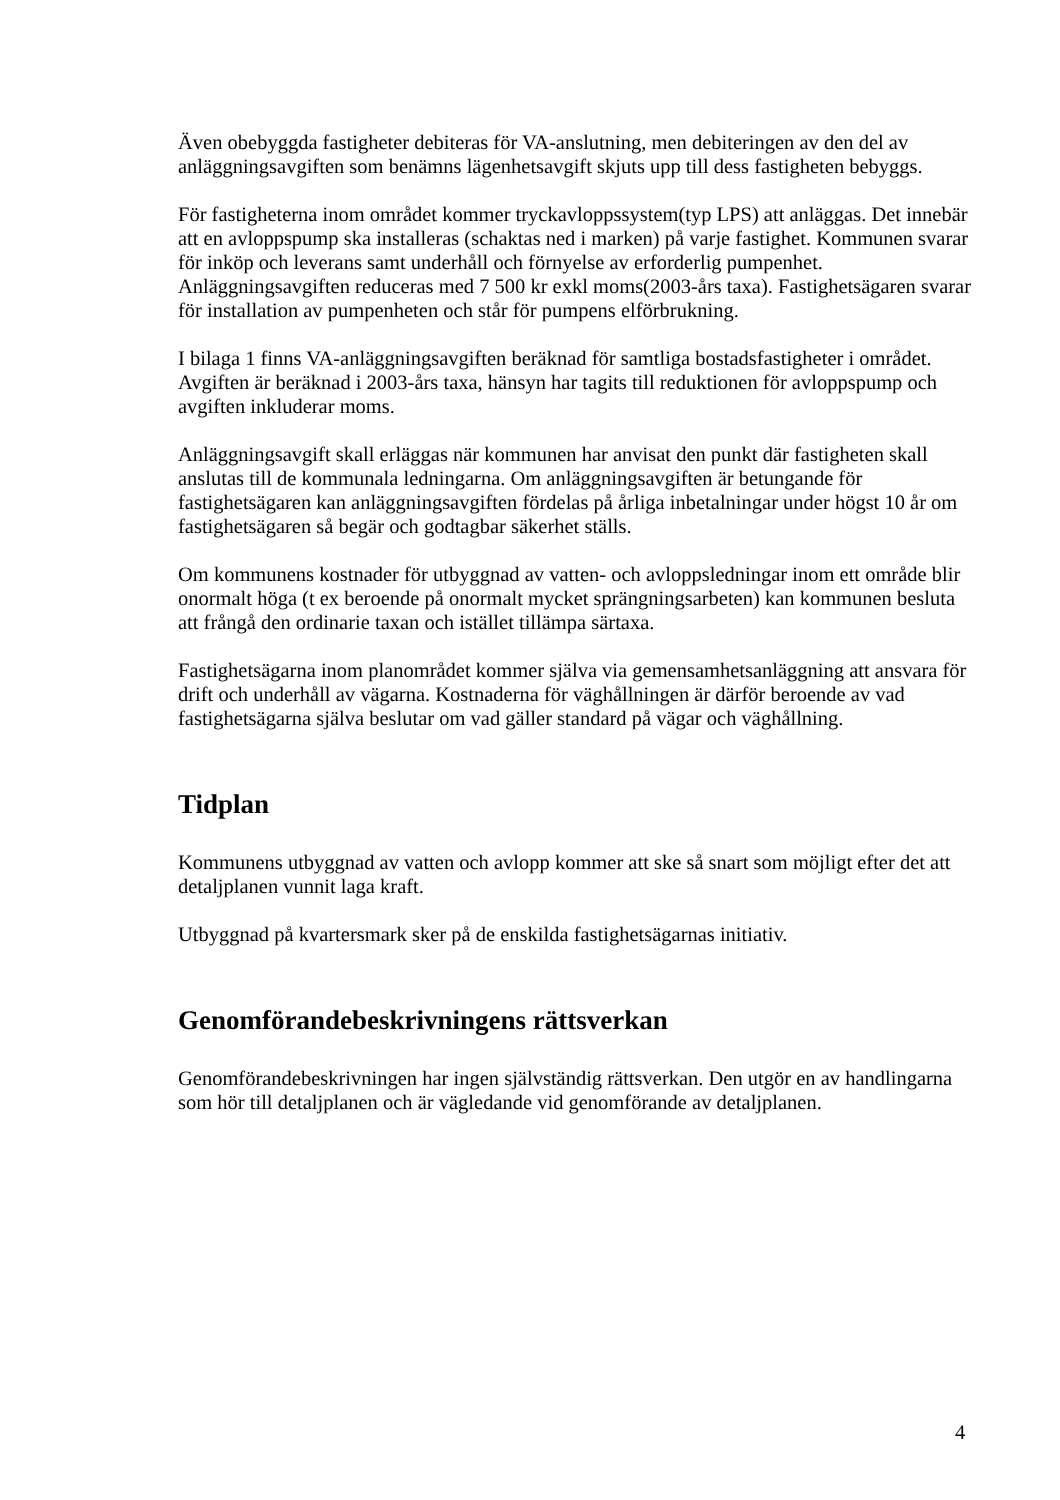Även obebyggda fastigheter debiteras för VA-anslutning, men debiteringen av den del av anläggningsavgiften som benämns lägenhetsavgift skjuts upp till dess fastigheten bebyggs.
För fastigheterna inom området kommer tryckavloppssystem(typ LPS) att anläggas. Det innebär att en avloppspump ska installeras (schaktas ned i marken) på varje fastighet. Kommunen svarar för inköp och leverans samt underhåll och förnyelse av erforderlig pumpenhet. Anläggningsavgiften reduceras med 7 500 kr exkl moms(2003-års taxa). Fastighetsägaren svarar för installation av pumpenheten och står för pumpens elförbrukning.
I bilaga 1 finns VA-anläggningsavgiften beräknad för samtliga bostadsfastigheter i området. Avgiften är beräknad i 2003-års taxa, hänsyn har tagits till reduktionen för avloppspump och avgiften inkluderar moms.
Anläggningsavgift skall erläggas när kommunen har anvisat den punkt där fastigheten skall anslutas till de kommunala ledningarna. Om anläggningsavgiften är betungande för fastighetsägaren kan anläggningsavgiften fördelas på årliga inbetalningar under högst 10 år om fastighetsägaren så begär och godtagbar säkerhet ställs.
Om kommunens kostnader för utbyggnad av vatten- och avloppsledningar inom ett område blir onormalt höga (t ex beroende på onormalt mycket sprängningsarbeten) kan kommunen besluta att frångå den ordinarie taxan och istället tillämpa särtaxa.
Fastighetsägarna inom planområdet kommer själva via gemensamhetsanläggning att ansvara för drift och underhåll av vägarna. Kostnaderna för väghållningen är därför beroende av vad fastighetsägarna själva beslutar om vad gäller standard på vägar och väghållning.
Tidplan
Kommunens utbyggnad av vatten och avlopp kommer att ske så snart som möjligt efter det att detaljplanen vunnit laga kraft.
Utbyggnad på kvartersmark sker på de enskilda fastighetsägarnas initiativ.
Genomförandebeskrivningens rättsverkan
Genomförandebeskrivningen har ingen självständig rättsverkan. Den utgör en av handlingarna som hör till detaljplanen och är vägledande vid genomförande av detaljplanen.
4